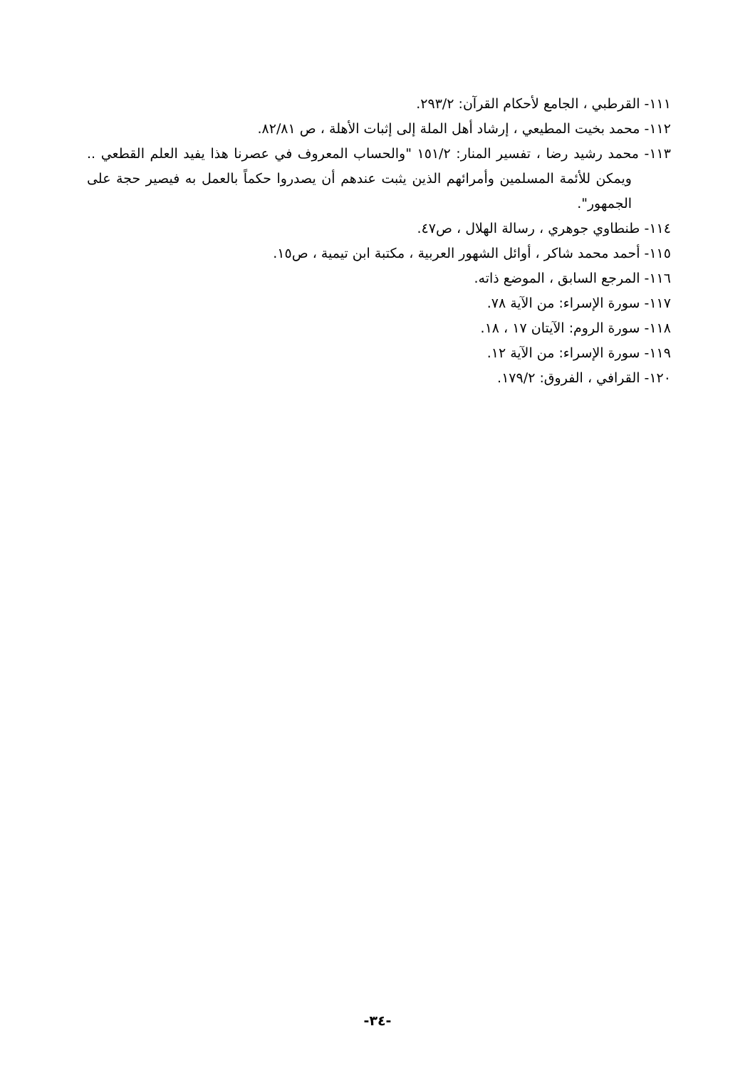١١١- القرطبي ، الجامع لأحكام القرآن: ٢٩٣/٢.
١١٢- محمد بخيت المطيعي ، إرشاد أهل الملة إلى إثبات الأهلة ، ص ٨٢/٨١.
١١٣- محمد رشيد رضا ، تفسير المنار: ١٥١/٢ "والحساب المعروف في عصرنا هذا يفيد العلم القطعي .. ويمكن للأئمة المسلمين وأمرائهم الذين يثبت عندهم أن يصدروا حكماً بالعمل به فيصير حجة على الجمهور".
١١٤- طنطاوي جوهري ، رسالة الهلال ، ص٤٧.
١١٥- أحمد محمد شاكر ، أوائل الشهور العربية ، مكتبة ابن تيمية ، ص١٥.
١١٦- المرجع السابق ، الموضع ذاته.
١١٧- سورة الإسراء: من الآية ٧٨.
١١٨- سورة الروم: الآيتان ١٧ ، ١٨.
١١٩- سورة الإسراء: من الآية ١٢.
١٢٠- القرافي ، الفروق: ١٧٩/٢.
-٣٤-